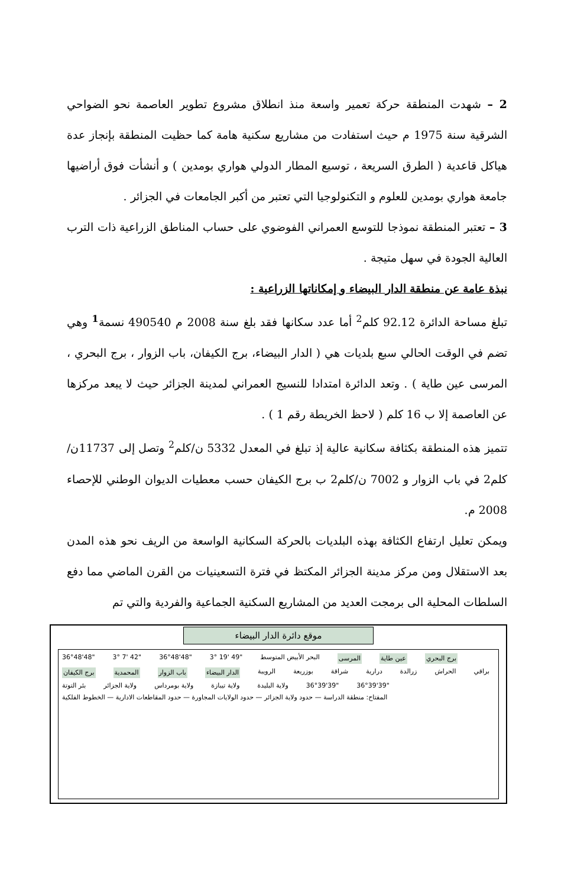2 – شهدت المنطقة حركة تعمير واسعة منذ انطلاق مشروع تطوير العاصمة نحو الضواحي الشرقية سنة 1975 م حيث استفادت من مشاريع سكنية هامة كما حظيت المنطقة بإنجاز عدة هياكل قاعدية ( الطرق السريعة ، توسيع المطار الدولي هواري بومدين ) و أنشأت فوق أراضيها جامعة هواري بومدين للعلوم و التكنولوجيا التي تعتبر من أكبر الجامعات في الجزائر .
3 – تعتبر المنطقة نموذجا للتوسع العمراني الفوضوي على حساب المناطق الزراعية ذات الترب العالية الجودة في سهل متيجة .
نبذة عامة عن منطقة الدار البيضاء و إمكاناتها الزراعية :
تبلغ مساحة الدائرة 92.12 كلم<sup>2</sup> أما عدد سكانها فقد بلغ سنة 2008 م 490540 نسمة<sup>1</sup> وهي تضم في الوقت الحالي سبع بلديات هي ( الدار البيضاء، برج الكيفان، باب الزوار ، برج البحري ، المرسى عين طاية ) . وتعد الدائرة امتدادا للنسيج العمراني لمدينة الجزائر حيث لا يبعد مركزها عن العاصمة إلا ب 16 كلم ( لاحظ الخريطة رقم 1 ) .
تتميز هذه المنطقة بكثافة سكانية عالية إذ تبلغ في المعدل 5332 ن/كلم<sup>2</sup> وتصل إلى 11737ن/كلم2 في باب الزوار و 7002 ن/كلم2 ب برج الكيفان حسب معطيات الديوان الوطني للإحصاء 2008 م.
ويمكن تعليل ارتفاع الكثافة بهذه البلديات بالحركة السكانية الواسعة من الريف نحو هذه المدن بعد الاستقلال ومن مركز مدينة الجزائر المكتظ في فترة التسعينيات من القرن الماضي مما دفع السلطات المحلية الى برمجت العديد من المشاريع السكنية الجماعية والفردية والتي تم
موقع دائرة الدار البيضاء
36°48'48" 3° 7' 42" 36°48'48" 3° 19' 49" البحر الأبيض المتوسط المرسى عين طاية برج البحري برج الكيفان المحمدية باب الزوار الدار البيضاء الرويبة بوزريعة شراقة درارية زرالدة الحراش براقي بئر التوتة ولاية الجزائر ولاية بومرداس ولاية تيبازة ولاية البليدة 36°39'39" 36°39'39" المفتاح: منطقة الدراسة — حدود ولاية الجزائر — حدود الولايات المجاورة — حدود المقاطعات الادارية — الخطوط الفلكية